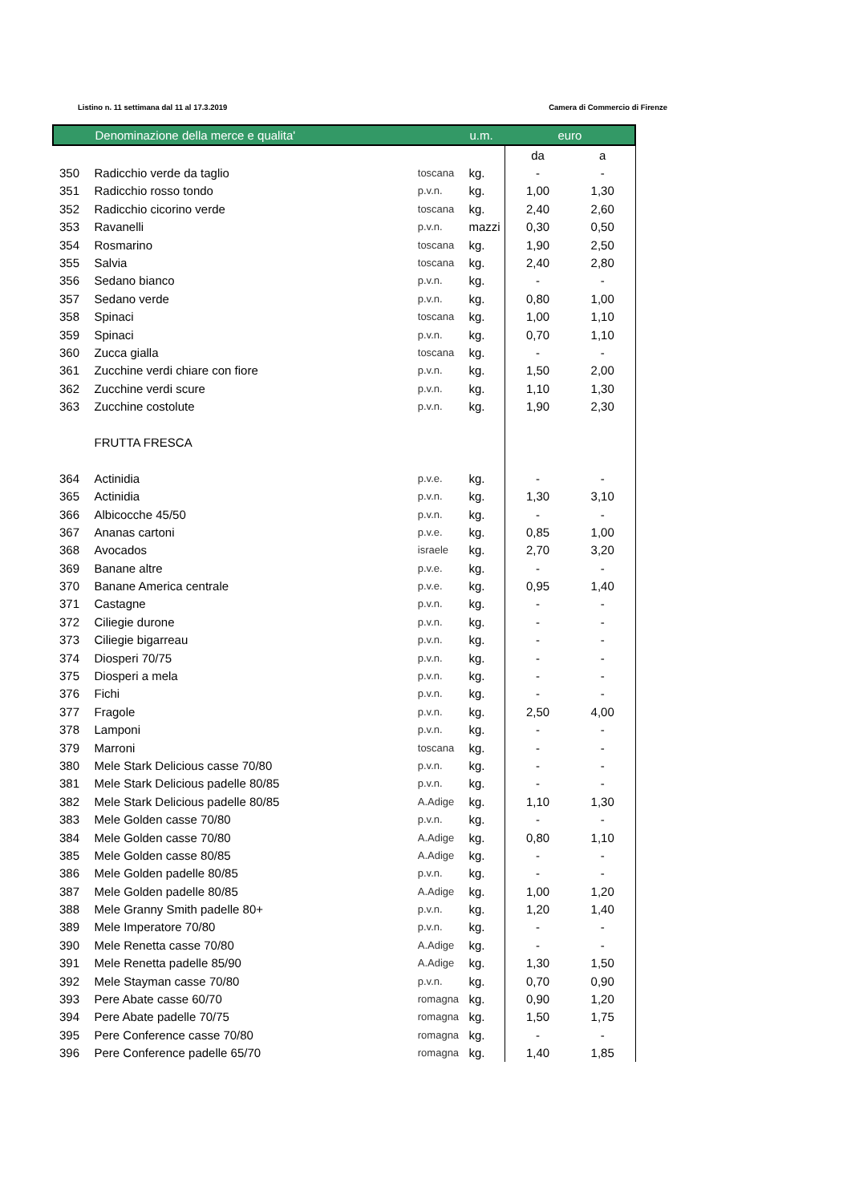Listino n. 11 settimana dal 11 al 17.3.2019 Camera di Commercio di Firenze
| | Denominazione della merce e qualita' | | u.m. | euro | |
| --- | --- | --- | --- | --- | --- |
| | | | | da | a |
| 350 | Radicchio verde da taglio | toscana | kg. | - | - |
| 351 | Radicchio rosso tondo | p.v.n. | kg. | 1,00 | 1,30 |
| 352 | Radicchio cicorino verde | toscana | kg. | 2,40 | 2,60 |
| 353 | Ravanelli | p.v.n. | mazzi | 0,30 | 0,50 |
| 354 | Rosmarino | toscana | kg. | 1,90 | 2,50 |
| 355 | Salvia | toscana | kg. | 2,40 | 2,80 |
| 356 | Sedano bianco | p.v.n. | kg. | - | - |
| 357 | Sedano verde | p.v.n. | kg. | 0,80 | 1,00 |
| 358 | Spinaci | toscana | kg. | 1,00 | 1,10 |
| 359 | Spinaci | p.v.n. | kg. | 0,70 | 1,10 |
| 360 | Zucca gialla | toscana | kg. | - | - |
| 361 | Zucchine verdi chiare con fiore | p.v.n. | kg. | 1,50 | 2,00 |
| 362 | Zucchine verdi scure | p.v.n. | kg. | 1,10 | 1,30 |
| 363 | Zucchine costolute | p.v.n. | kg. | 1,90 | 2,30 |
| | FRUTTA FRESCA | | | | |
| 364 | Actinidia | p.v.e. | kg. | - | - |
| 365 | Actinidia | p.v.n. | kg. | 1,30 | 3,10 |
| 366 | Albicocche 45/50 | p.v.n. | kg. | - | - |
| 367 | Ananas cartoni | p.v.e. | kg. | 0,85 | 1,00 |
| 368 | Avocados | israele | kg. | 2,70 | 3,20 |
| 369 | Banane altre | p.v.e. | kg. | - | - |
| 370 | Banane America centrale | p.v.e. | kg. | 0,95 | 1,40 |
| 371 | Castagne | p.v.n. | kg. | - | - |
| 372 | Ciliegie durone | p.v.n. | kg. | - | - |
| 373 | Ciliegie bigarreau | p.v.n. | kg. | - | - |
| 374 | Diosperi 70/75 | p.v.n. | kg. | - | - |
| 375 | Diosperi a mela | p.v.n. | kg. | - | - |
| 376 | Fichi | p.v.n. | kg. | - | - |
| 377 | Fragole | p.v.n. | kg. | 2,50 | 4,00 |
| 378 | Lamponi | p.v.n. | kg. | - | - |
| 379 | Marroni | toscana | kg. | - | - |
| 380 | Mele Stark Delicious casse 70/80 | p.v.n. | kg. | - | - |
| 381 | Mele Stark Delicious padelle 80/85 | p.v.n. | kg. | - | - |
| 382 | Mele Stark Delicious padelle 80/85 | A.Adige | kg. | 1,10 | 1,30 |
| 383 | Mele Golden casse 70/80 | p.v.n. | kg. | - | - |
| 384 | Mele Golden casse 70/80 | A.Adige | kg. | 0,80 | 1,10 |
| 385 | Mele Golden casse 80/85 | A.Adige | kg. | - | - |
| 386 | Mele Golden padelle 80/85 | p.v.n. | kg. | - | - |
| 387 | Mele Golden padelle 80/85 | A.Adige | kg. | 1,00 | 1,20 |
| 388 | Mele Granny Smith padelle 80+ | p.v.n. | kg. | 1,20 | 1,40 |
| 389 | Mele Imperatore 70/80 | p.v.n. | kg. | - | - |
| 390 | Mele Renetta casse 70/80 | A.Adige | kg. | - | - |
| 391 | Mele Renetta padelle 85/90 | A.Adige | kg. | 1,30 | 1,50 |
| 392 | Mele Stayman casse 70/80 | p.v.n. | kg. | 0,70 | 0,90 |
| 393 | Pere Abate casse 60/70 | romagna | kg. | 0,90 | 1,20 |
| 394 | Pere Abate padelle 70/75 | romagna | kg. | 1,50 | 1,75 |
| 395 | Pere Conference casse 70/80 | romagna | kg. | - | - |
| 396 | Pere Conference padelle 65/70 | romagna | kg. | 1,40 | 1,85 |